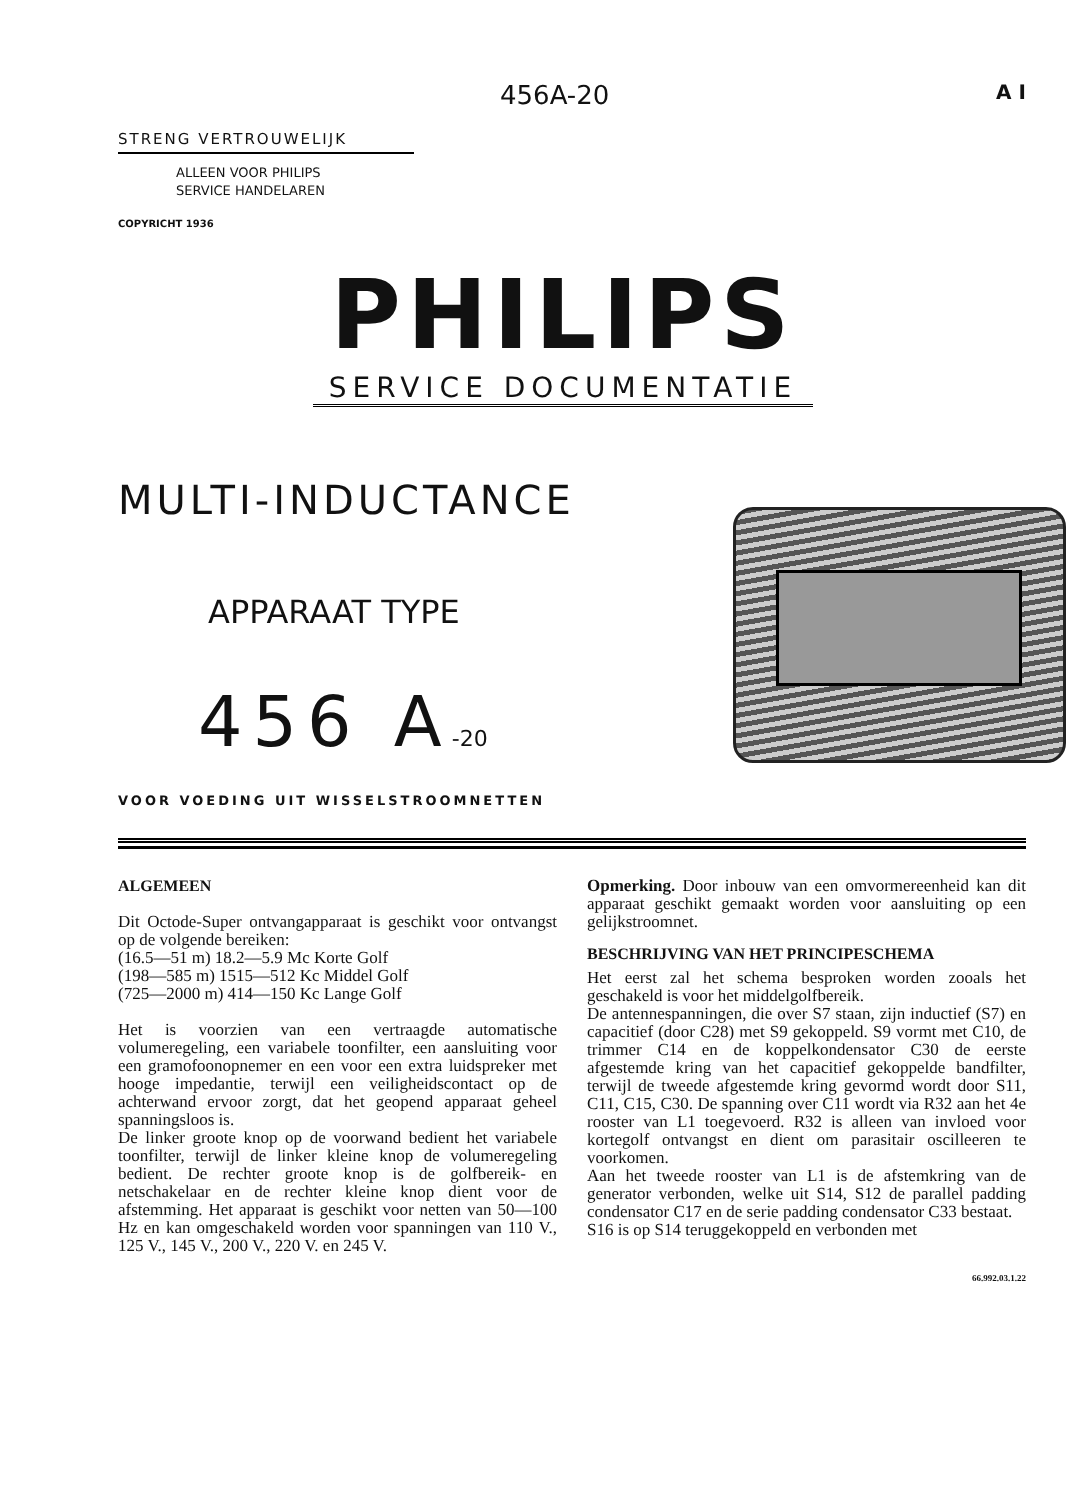456A-20 A I
STRENG VERTROUWELIJK
ALLEEN VOOR PHILIPS
SERVICE HANDELAREN
COPYRICHT 1936
PHILIPS
SERVICE DOCUMENTATIE
MULTI-INDUCTANCE
APPARAAT TYPE
456 A-20
VOOR VOEDING UIT WISSELSTROOMNETTEN
ALGEMEEN
Dit Octode-Super ontvangapparaat is geschikt voor ontvangst op de volgende bereiken:
(16.5—51 m) 18.2—5.9 Mc Korte Golf
(198—585 m) 1515—512 Kc Middel Golf
(725—2000 m) 414—150 Kc Lange Golf
Het is voorzien van een vertraagde automatische volumeregeling, een variabele toonfilter, een aansluiting voor een gramofoonopnemer en een voor een extra luidspreker met hooge impedantie, terwijl een veiligheidscontact op de achterwand ervoor zorgt, dat het geopend apparaat geheel spanningsloos is.
De linker groote knop op de voorwand bedient het variabele toonfilter, terwijl de linker kleine knop de volumeregeling bedient. De rechter groote knop is de golfbereik- en netschakelaar en de rechter kleine knop dient voor de afstemming. Het apparaat is geschikt voor netten van 50—100 Hz en kan omgeschakeld worden voor spanningen van 110 V., 125 V., 145 V., 200 V., 220 V. en 245 V.
Opmerking. Door inbouw van een omvormereenheid kan dit apparaat geschikt gemaakt worden voor aansluiting op een gelijkstroomnet.
BESCHRIJVING VAN HET PRINCIPESCHEMA
Het eerst zal het schema besproken worden zooals het geschakeld is voor het middelgolfbereik.
De antennespanningen, die over S7 staan, zijn inductief (S7) en capacitief (door C28) met S9 gekoppeld. S9 vormt met C10, de trimmer C14 en de koppelkondensator C30 de eerste afgestemde kring van het capacitief gekoppelde bandfilter, terwijl de tweede afgestemde kring gevormd wordt door S11, C11, C15, C30. De spanning over C11 wordt via R32 aan het 4e rooster van L1 toegevoerd. R32 is alleen van invloed voor kortegolf ontvangst en dient om parasitair oscilleeren te voorkomen.
Aan het tweede rooster van L1 is de afstemkring van de generator verbonden, welke uit S14, S12 de parallel padding condensator C17 en de serie padding condensator C33 bestaat.
S16 is op S14 teruggekoppeld en verbonden met
66.992.03.1.22